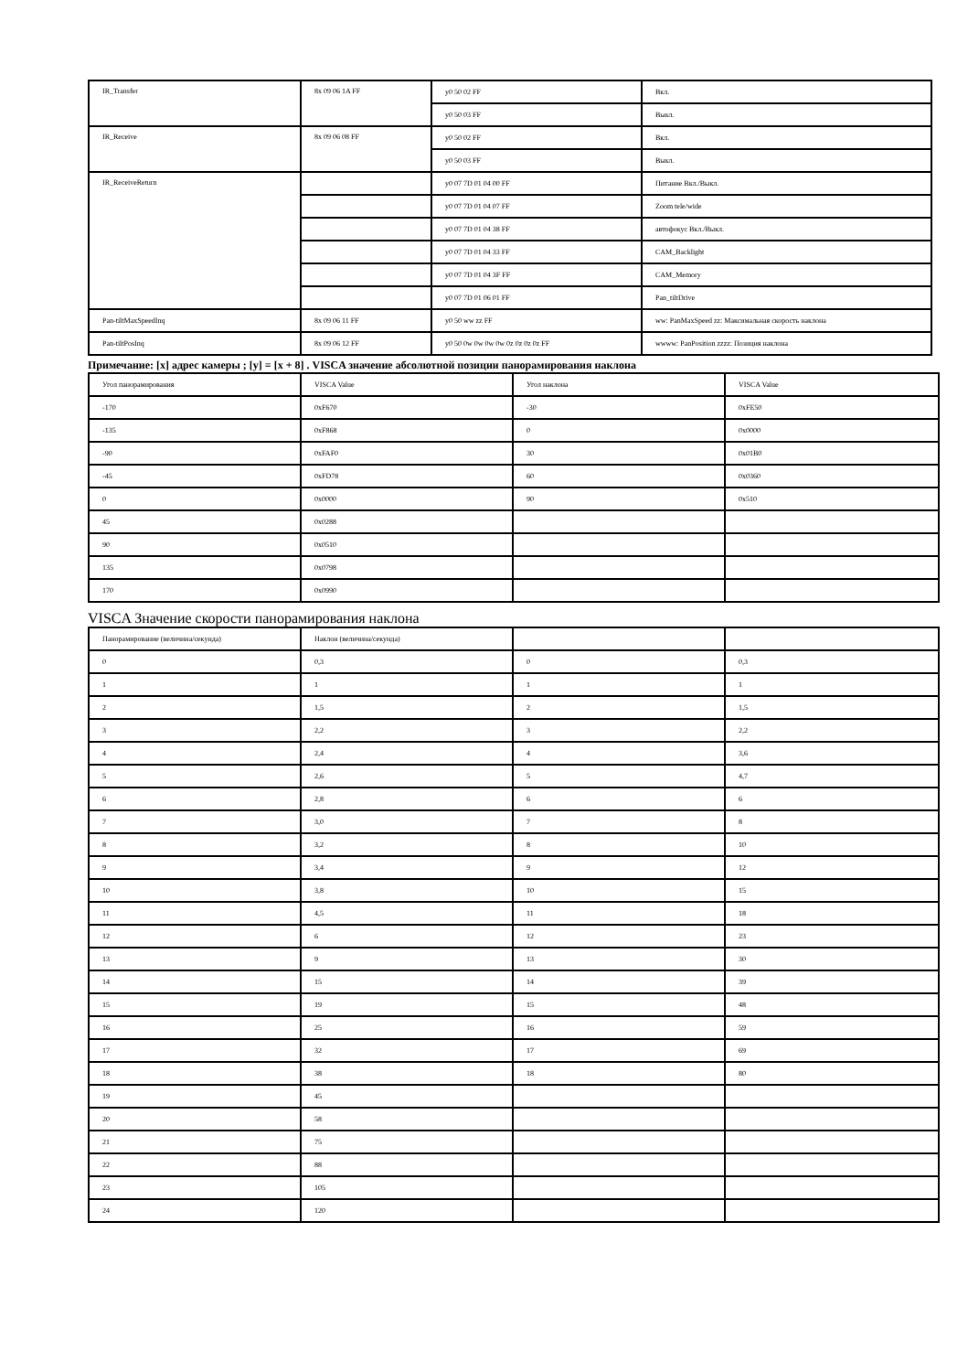| IR_Transfer | 8x 09 06 1A FF | y0 50 02 FF | Вкл. |
| | | y0 50 03 FF | Выкл. |
| IR_Receive | 8x 09 06 08 FF | y0 50 02 FF | Вкл. |
| | | y0 50 03 FF | Выкл. |
| IR_ReceiveReturn | | y0 07 7D 01 04 00 FF | Питание Вкл./Выкл. |
| | | y0 07 7D 01 04 07 FF | Zoom tele/wide |
| | | y0 07 7D 01 04 38 FF | автофокус Вкл./Выкл. |
| | | y0 07 7D 01 04 33 FF | CAM_Backlight |
| | | y0 07 7D 01 04 3F FF | CAM_Memory |
| | | y0 07 7D 01 06 01 FF | Pan_tiltDrive |
| Pan-tiltMaxSpeedInq | 8x 09 06 11 FF | y0 50 ww zz FF | ww: PanMaxSpeed zz: Максимальная скорость наклона |
| Pan-tiltPosInq | 8x 09 06 12 FF | y0 50 0w 0w 0w 0w 0z 0z 0z 0z FF | wwww: PanPosition zzzz: Позиция наклона |
Примечание: [x] адрес камеры ; [y] = [x + 8] . VISCA значение абсолютной позиции панорамирования наклона
| Угол панорамирования | VISCA Value | Угол наклона | VISCA Value |
| --- | --- | --- | --- |
| -170 | 0xF670 | -30 | 0xFE50 |
| -135 | 0xF868 | 0 | 0x0000 |
| -90 | 0xFAF0 | 30 | 0x01B0 |
| -45 | 0xFD78 | 60 | 0x0360 |
| 0 | 0x0000 | 90 | 0x510 |
| 45 | 0x0288 | | |
| 90 | 0x0510 | | |
| 135 | 0x0798 | | |
| 170 | 0x0990 | | |
VISCA Значение скорости панорамирования наклона
| Панорамирование (величина/секунда) | Наклон (величина/секунда) | | |
| --- | --- | --- | --- |
| 0 | 0,3 | 0 | 0,3 |
| 1 | 1 | 1 | 1 |
| 2 | 1,5 | 2 | 1,5 |
| 3 | 2,2 | 3 | 2,2 |
| 4 | 2,4 | 4 | 3,6 |
| 5 | 2,6 | 5 | 4,7 |
| 6 | 2,8 | 6 | 6 |
| 7 | 3,0 | 7 | 8 |
| 8 | 3,2 | 8 | 10 |
| 9 | 3,4 | 9 | 12 |
| 10 | 3,8 | 10 | 15 |
| 11 | 4,5 | 11 | 18 |
| 12 | 6 | 12 | 23 |
| 13 | 9 | 13 | 30 |
| 14 | 15 | 14 | 39 |
| 15 | 19 | 15 | 48 |
| 16 | 25 | 16 | 59 |
| 17 | 32 | 17 | 69 |
| 18 | 38 | 18 | 80 |
| 19 | 45 | | |
| 20 | 58 | | |
| 21 | 75 | | |
| 22 | 88 | | |
| 23 | 105 | | |
| 24 | 120 | | |